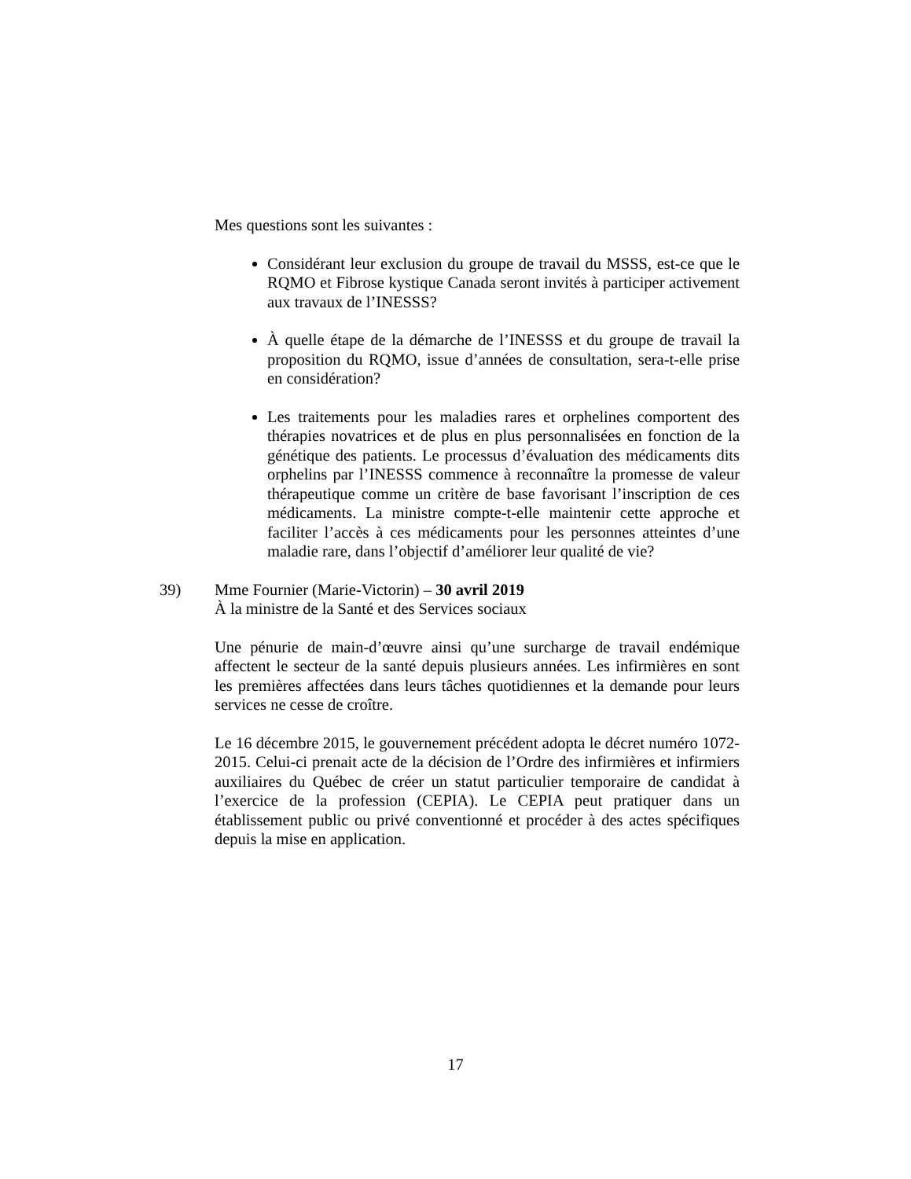Mes questions sont les suivantes :
Considérant leur exclusion du groupe de travail du MSSS, est-ce que le RQMO et Fibrose kystique Canada seront invités à participer activement aux travaux de l’INESSS?
À quelle étape de la démarche de l’INESSS et du groupe de travail la proposition du RQMO, issue d’années de consultation, sera-t-elle prise en considération?
Les traitements pour les maladies rares et orphelines comportent des thérapies novatrices et de plus en plus personnalisées en fonction de la génétique des patients. Le processus d’évaluation des médicaments dits orphelins par l’INESSS commence à reconnaître la promesse de valeur thérapeutique comme un critère de base favorisant l’inscription de ces médicaments. La ministre compte-t-elle maintenir cette approche et faciliter l’accès à ces médicaments pour les personnes atteintes d’une maladie rare, dans l’objectif d’améliorer leur qualité de vie?
39) Mme Fournier (Marie-Victorin) – 30 avril 2019
À la ministre de la Santé et des Services sociaux
Une pénurie de main-d’œuvre ainsi qu’une surcharge de travail endémique affectent le secteur de la santé depuis plusieurs années. Les infirmières en sont les premières affectées dans leurs tâches quotidiennes et la demande pour leurs services ne cesse de croître.
Le 16 décembre 2015, le gouvernement précédent adopta le décret numéro 1072-2015. Celui-ci prenait acte de la décision de l’Ordre des infirmières et infirmiers auxiliaires du Québec de créer un statut particulier temporaire de candidat à l’exercice de la profession (CEPIA). Le CEPIA peut pratiquer dans un établissement public ou privé conventionné et procéder à des actes spécifiques depuis la mise en application.
17